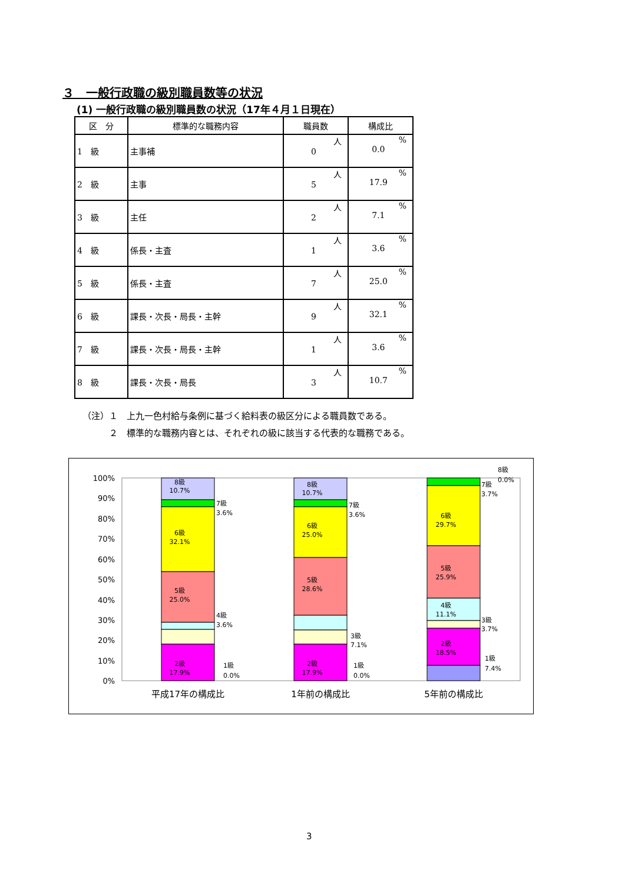３　一般行政職の級別職員数等の状況
(1) 一般行政職の級別職員数の状況（17年４月１日現在）
| 区 分 | 標準的な職務内容 | 職員数 | 構成比 |
| --- | --- | --- | --- |
| 1 級 | 主事補 | 人 0 | % 0.0 |
| 2 級 | 主事 | 人 5 | % 17.9 |
| 3 級 | 主任 | 人 2 | % 7.1 |
| 4 級 | 係長・主査 | 人 1 | % 3.6 |
| 5 級 | 係長・主査 | 人 7 | % 25.0 |
| 6 級 | 課長・次長・局長・主幹 | 人 9 | % 32.1 |
| 7 級 | 課長・次長・局長・主幹 | 人 1 | % 3.6 |
| 8 級 | 課長・次長・局長 | 人 3 | % 10.7 |
（注）１　上九一色村給与条例に基づく給料表の級区分による職員数である。
　　　２　標準的な職務内容とは、それぞれの級に該当する代表的な職務である。
100%
90%
80%
70%
60%
50%
40%
30%
20%
10%
0%
8級
10.7%
6級
32.1%
5級
25.0%
2級
17.9%
8級
10.7%
6級
25.0%
5級
28.6%
2級
17.9%
6級
29.7%
5級
25.9%
4級
11.1%
2級
18.5%
7級
3.6%
4級
3.6%
1級
0.0%
7級
3.6%
3級
7.1%
1級
0.0%
8級
0.0%
7級
3.7%
3級
3.7%
1級
7.4%
平成17年の構成比
1年前の構成比
5年前の構成比
3